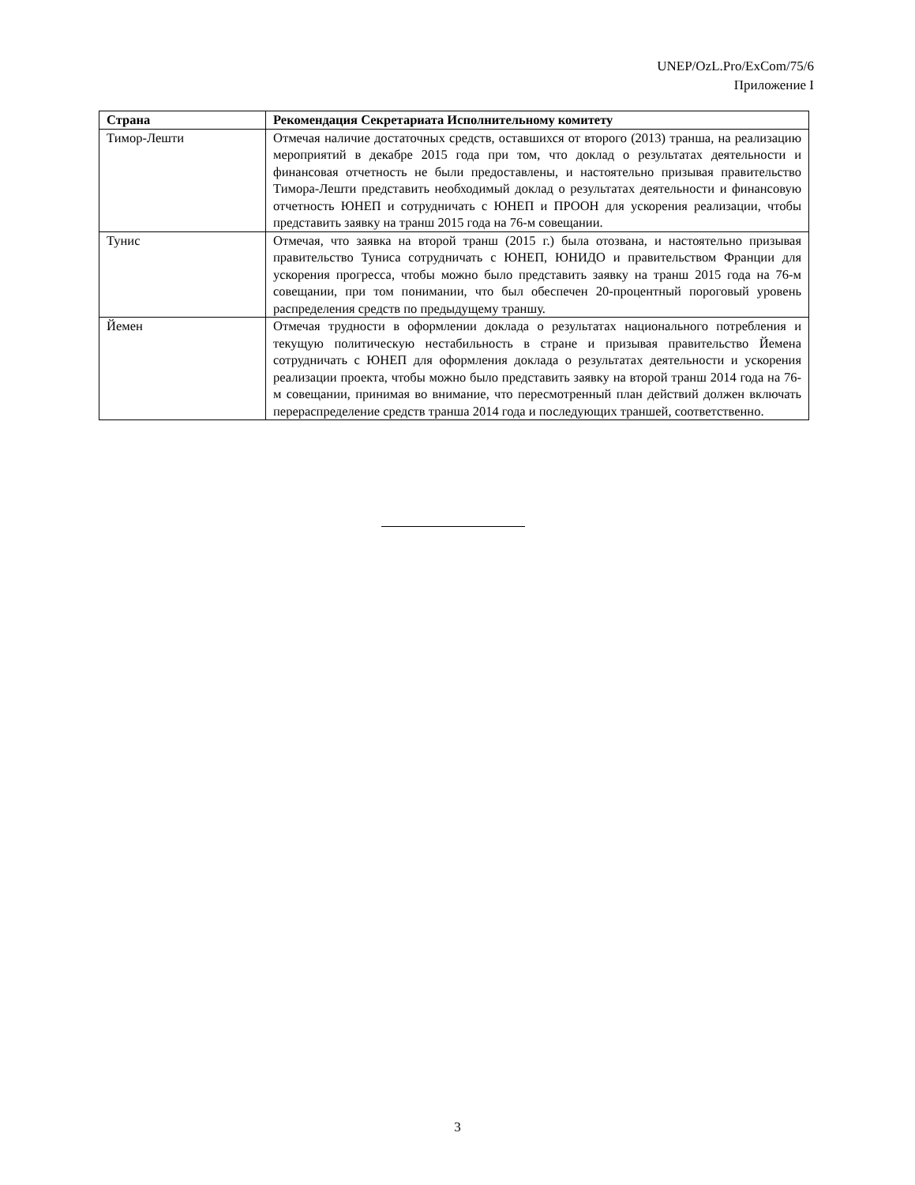UNEP/OzL.Pro/ExCom/75/6
Приложение I
| Страна | Рекомендация Секретариата Исполнительному комитету |
| --- | --- |
| Тимор-Лешти | Отмечая наличие достаточных средств, оставшихся от второго (2013) транша, на реализацию мероприятий в декабре 2015 года при том, что доклад о результатах деятельности и финансовая отчетность не были предоставлены, и настоятельно призывая правительство Тимора-Лешти представить необходимый доклад о результатах деятельности и финансовую отчетность ЮНЕП и сотрудничать с ЮНЕП и ПРООН для ускорения реализации, чтобы представить заявку на транш 2015 года на 76-м совещании. |
| Тунис | Отмечая, что заявка на второй транш (2015 г.) была отозвана, и настоятельно призывая правительство Туниса сотрудничать с ЮНЕП, ЮНИДО и правительством Франции для ускорения прогресса, чтобы можно было представить заявку на транш 2015 года на 76-м совещании, при том понимании, что был обеспечен 20-процентный пороговый уровень распределения средств по предыдущему траншу. |
| Йемен | Отмечая трудности в оформлении доклада о результатах национального потребления и текущую политическую нестабильность в стране и призывая правительство Йемена сотрудничать с ЮНЕП для оформления доклада о результатах деятельности и ускорения реализации проекта, чтобы можно было представить заявку на второй транш 2014 года на 76-м совещании, принимая во внимание, что пересмотренный план действий должен включать перераспределение средств транша 2014 года и последующих траншей, соответственно. |
3